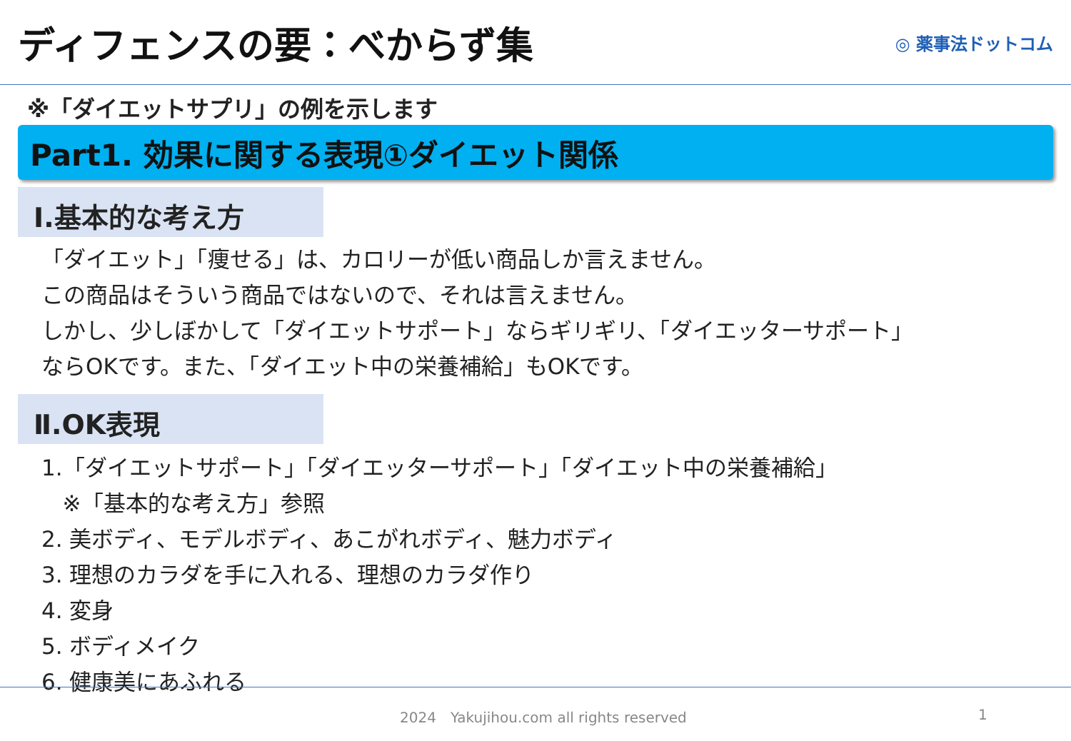ディフェンスの要：べからず集
◎ 薬事法ドットコム
※「ダイエットサプリ」の例を示します
Part1. 効果に関する表現①ダイエット関係
Ⅰ.基本的な考え方
「ダイエット」「痩せる」は、カロリーが低い商品しか言えません。
この商品はそういう商品ではないので、それは言えません。
しかし、少しぼかして「ダイエットサポート」ならギリギリ、「ダイエッターサポート」
ならOKです。また、「ダイエット中の栄養補給」もOKです。
Ⅱ.OK表現
1.「ダイエットサポート」「ダイエッターサポート」「ダイエット中の栄養補給」
※「基本的な考え方」参照
2. 美ボディ、モデルボディ、あこがれボディ、魅力ボディ
3. 理想のカラダを手に入れる、理想のカラダ作り
4. 変身
5. ボディメイク
6. 健康美にあふれる
2024　Yakujihou.com all rights reserved 1